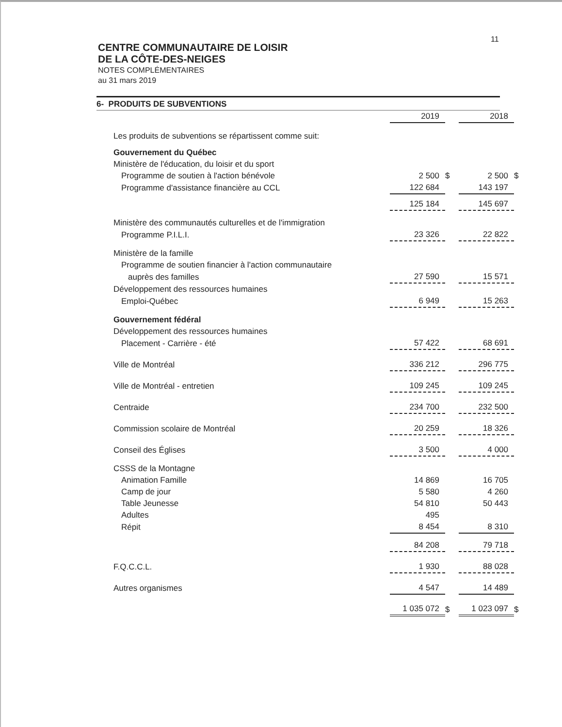11
CENTRE COMMUNAUTAIRE DE LOISIR
DE LA CÔTE-DES-NEIGES
NOTES COMPLÉMENTAIRES
au 31 mars 2019
6- PRODUITS DE SUBVENTIONS
| | 2019 | | 2018 | |
| Les produits de subventions se répartissent comme suit: | | | | |
| Gouvernement du Québec | | | | |
| Ministère de l'éducation, du loisir et du sport | | | | |
| Programme de soutien à l'action bénévole | 2 500 | $ | 2 500 | $ |
| Programme d'assistance financière au CCL | 122 684 | | 143 197 | |
| | 125 184 | | 145 697 | |
| Ministère des communautés culturelles et de l'immigration | | | | |
| Programme P.I.L.I. | 23 326 | | 22 822 | |
| Ministère de la famille | | | | |
| Programme de soutien financier à l'action communautaire | | | | |
| auprès des familles | 27 590 | | 15 571 | |
| Développement des ressources humaines | | | | |
| Emploi-Québec | 6 949 | | 15 263 | |
| Gouvernement fédéral | | | | |
| Développement des ressources humaines | | | | |
| Placement - Carrière - été | 57 422 | | 68 691 | |
| Ville de Montréal | 336 212 | | 296 775 | |
| Ville de Montréal - entretien | 109 245 | | 109 245 | |
| Centraide | 234 700 | | 232 500 | |
| Commission scolaire de Montréal | 20 259 | | 18 326 | |
| Conseil des Églises | 3 500 | | 4 000 | |
| CSSS de la Montagne | | | | |
| Animation Famille | 14 869 | | 16 705 | |
| Camp de jour | 5 580 | | 4 260 | |
| Table Jeunesse | 54 810 | | 50 443 | |
| Adultes | 495 | | | |
| Répit | 8 454 | | 8 310 | |
| | 84 208 | | 79 718 | |
| F.Q.C.C.L. | 1 930 | | 88 028 | |
| Autres organismes | 4 547 | | 14 489 | |
| | 1 035 072 | $ | 1 023 097 | $ |